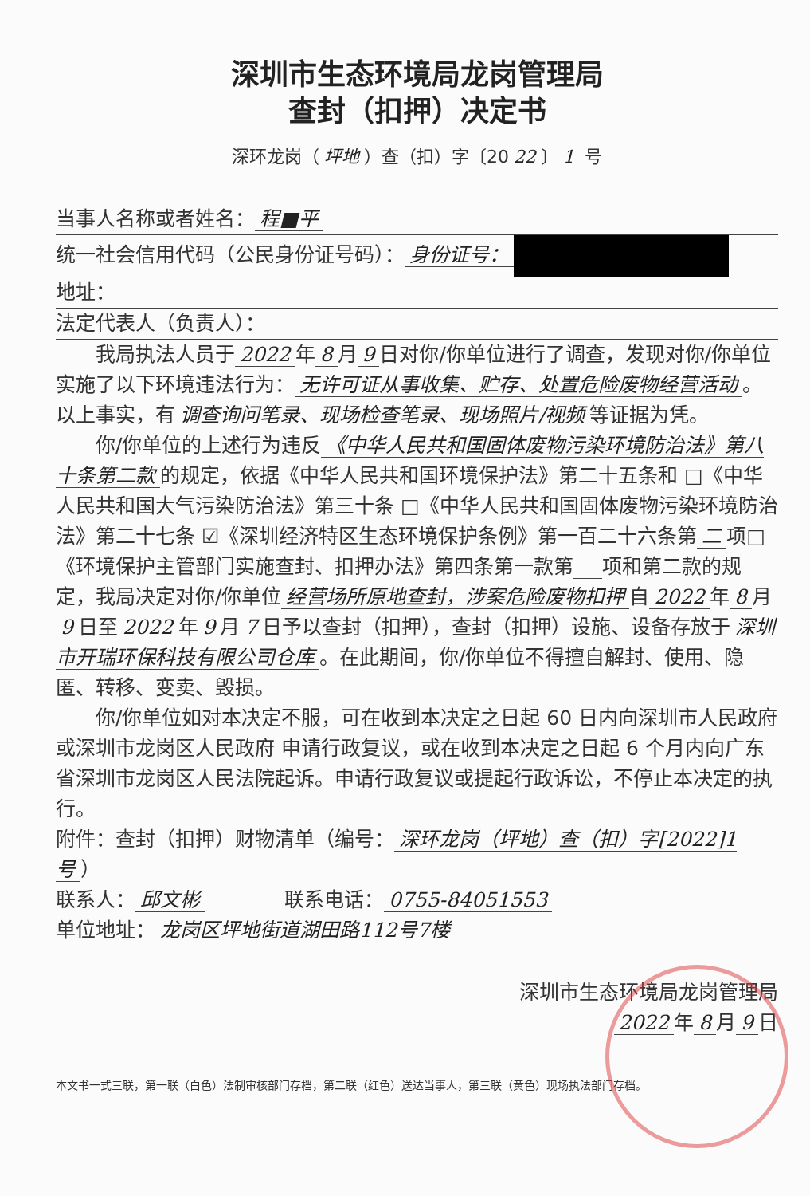深圳市生态环境局龙岗管理局
查封（扣押）决定书
深环龙岗（ 坪地 ）查（扣）字〔20 22 〕 1 号
当事人名称或者姓名： 程■平
统一社会信用代码（公民身份证号码）： 身份证号：
地址：
法定代表人（负责人）：
我局执法人员于 2022 年 8 月 9 日对你/你单位进行了调查，发现对你/你单位实施了以下环境违法行为： 无许可证从事收集、贮存、处置危险废物经营活动 。
以上事实，有 调查询问笔录、现场检查笔录、现场照片/视频 等证据为凭。
你/你单位的上述行为违反 《中华人民共和国固体废物污染环境防治法》第八十条第二款 的规定，依据《中华人民共和国环境保护法》第二十五条和 □《中华人民共和国大气污染防治法》第三十条 □《中华人民共和国固体废物污染环境防治法》第二十七条 ☑《深圳经济特区生态环境保护条例》第一百二十六条第 二 项□《环境保护主管部门实施查封、扣押办法》第四条第一款第 项和第二款的规定，我局决定对你/你单位 经营场所原地查封，涉案危险废物扣押 自 2022 年 8 月 9 日至 2022 年 9 月 7 日予以查封（扣押），查封（扣押）设施、设备存放于 深圳市开瑞环保科技有限公司仓库 。在此期间，你/你单位不得擅自解封、使用、隐匿、转移、变卖、毁损。
你/你单位如对本决定不服，可在收到本决定之日起 60 日内向深圳市人民政府或深圳市龙岗区人民政府 申请行政复议，或在收到本决定之日起 6 个月内向广东省深圳市龙岗区人民法院起诉。申请行政复议或提起行政诉讼，不停止本决定的执行。
附件：查封（扣押）财物清单（编号： 深环龙岗（坪地）查（扣）字[2022]1号 ）
联系人： 邱文彬　　　　联系电话： 0755-84051553
单位地址： 龙岗区坪地街道湖田路112号7楼
深圳市生态环境局龙岗管理局
2022 年 8 月 9 日
本文书一式三联，第一联（白色）法制审核部门存档，第二联（红色）送达当事人，第三联（黄色）现场执法部门存档。